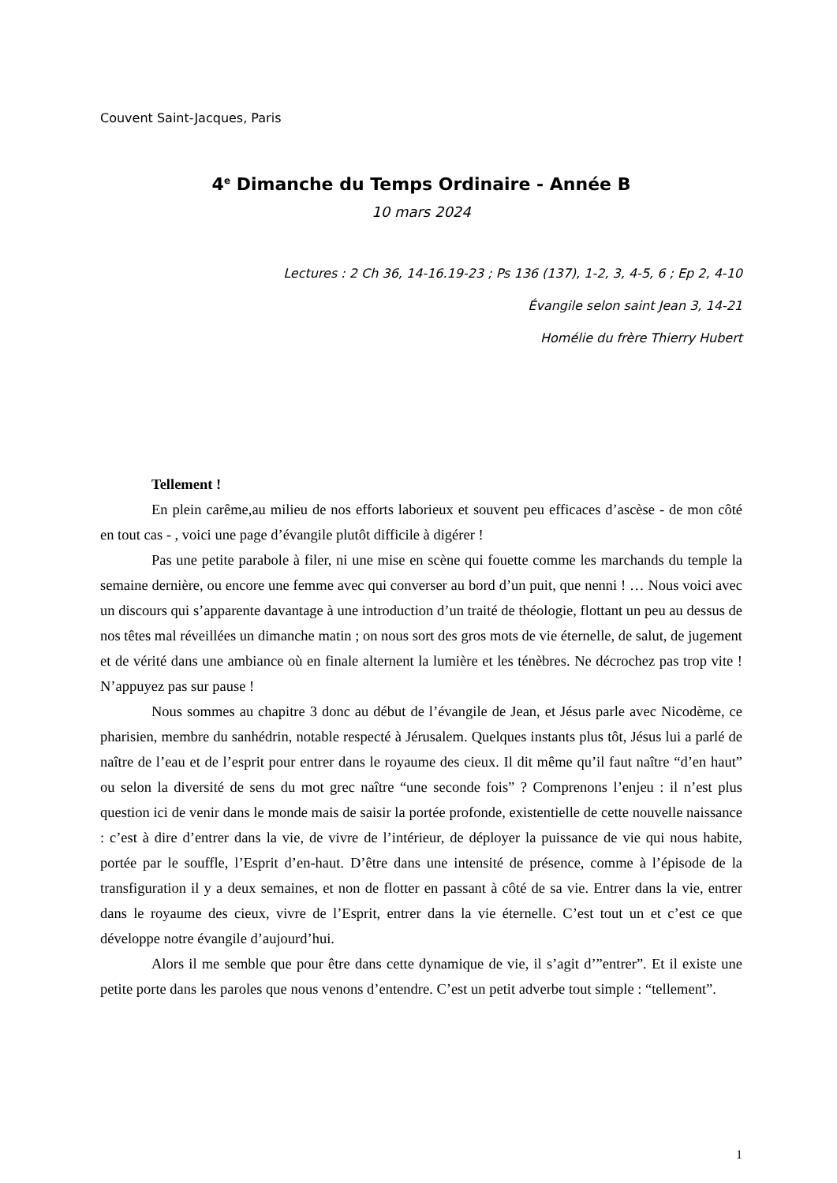Couvent Saint-Jacques, Paris
4<sup>e</sup> Dimanche du Temps Ordinaire - Année B
10 mars 2024
Lectures : 2 Ch 36, 14-16.19-23 ; Ps 136 (137), 1-2, 3, 4-5, 6 ; Ep 2, 4-10
Évangile selon saint Jean 3, 14-21
Homélie du frère Thierry Hubert
Tellement !
En plein carême,au milieu de nos efforts laborieux et souvent peu efficaces d’ascèse - de mon côté en tout cas - , voici une page d’évangile plutôt difficile à digérer !
Pas une petite parabole à filer, ni une mise en scène qui fouette comme les marchands du temple la semaine dernière, ou encore une femme avec qui converser au bord d’un puit, que nenni ! … Nous voici avec un discours qui s’apparente davantage à une introduction d’un traité de théologie, flottant un peu au dessus de nos têtes mal réveillées un dimanche matin ; on nous sort des gros mots de vie éternelle, de salut, de jugement et de vérité dans une ambiance où en finale alternent la lumière et les ténèbres. Ne décrochez pas trop vite ! N’appuyez pas sur pause !
Nous sommes au chapitre 3 donc au début de l’évangile de Jean, et Jésus parle avec Nicodème, ce pharisien, membre du sanhédrin, notable respecté à Jérusalem. Quelques instants plus tôt, Jésus lui a parlé de naître de l’eau et de l’esprit pour entrer dans le royaume des cieux. Il dit même qu’il faut naître “d’en haut” ou selon la diversité de sens du mot grec naître “une seconde fois” ? Comprenons l’enjeu : il n’est plus question ici de venir dans le monde mais de saisir la portée profonde, existentielle de cette nouvelle naissance : c’est à dire d’entrer dans la vie, de vivre de l’intérieur, de déployer la puissance de vie qui nous habite, portée par le souffle, l’Esprit d’en-haut. D’être dans une intensité de présence, comme à l’épisode de la transfiguration il y a deux semaines, et non de flotter en passant à côté de sa vie. Entrer dans la vie, entrer dans le royaume des cieux, vivre de l’Esprit, entrer dans la vie éternelle. C’est tout un et c’est ce que développe notre évangile d’aujourd’hui.
Alors il me semble que pour être dans cette dynamique de vie, il s’agit d’”entrer”. Et il existe une petite porte dans les paroles que nous venons d’entendre. C’est un petit adverbe tout simple : “tellement”.
1